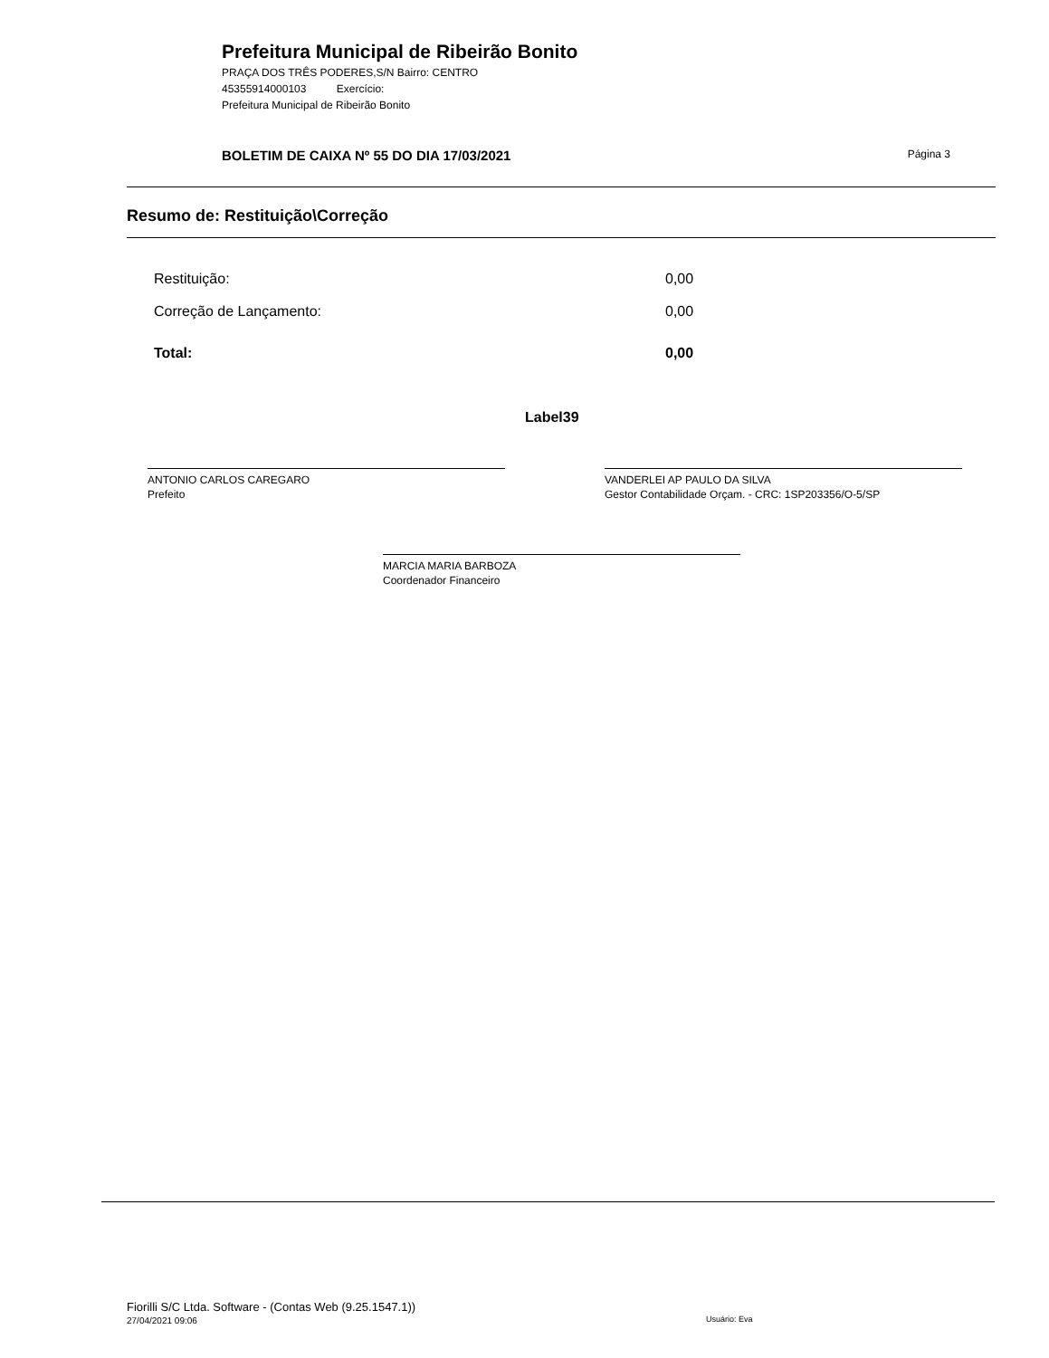Prefeitura Municipal de Ribeirão Bonito
PRAÇA DOS TRÊS PODERES,S/N Bairro: CENTRO
45355914000103 Exercício:
Prefeitura Municipal de Ribeirão Bonito
BOLETIM DE CAIXA Nº 55 DO DIA 17/03/2021 Página 3
Resumo de: Restituição\Correção
| Restituição: | 0,00 |
| Correção de Lançamento: | 0,00 |
| Total: | 0,00 |
Label39
ANTONIO CARLOS CAREGARO
Prefeito
VANDERLEI AP PAULO DA SILVA
Gestor Contabilidade Orçam. - CRC: 1SP203356/O-5/SP
MARCIA MARIA BARBOZA
Coordenador Financeiro
Fiorilli S/C Ltda. Software - (Contas Web (9.25.1547.1))
27/04/2021 09:06
Usuário: Eva